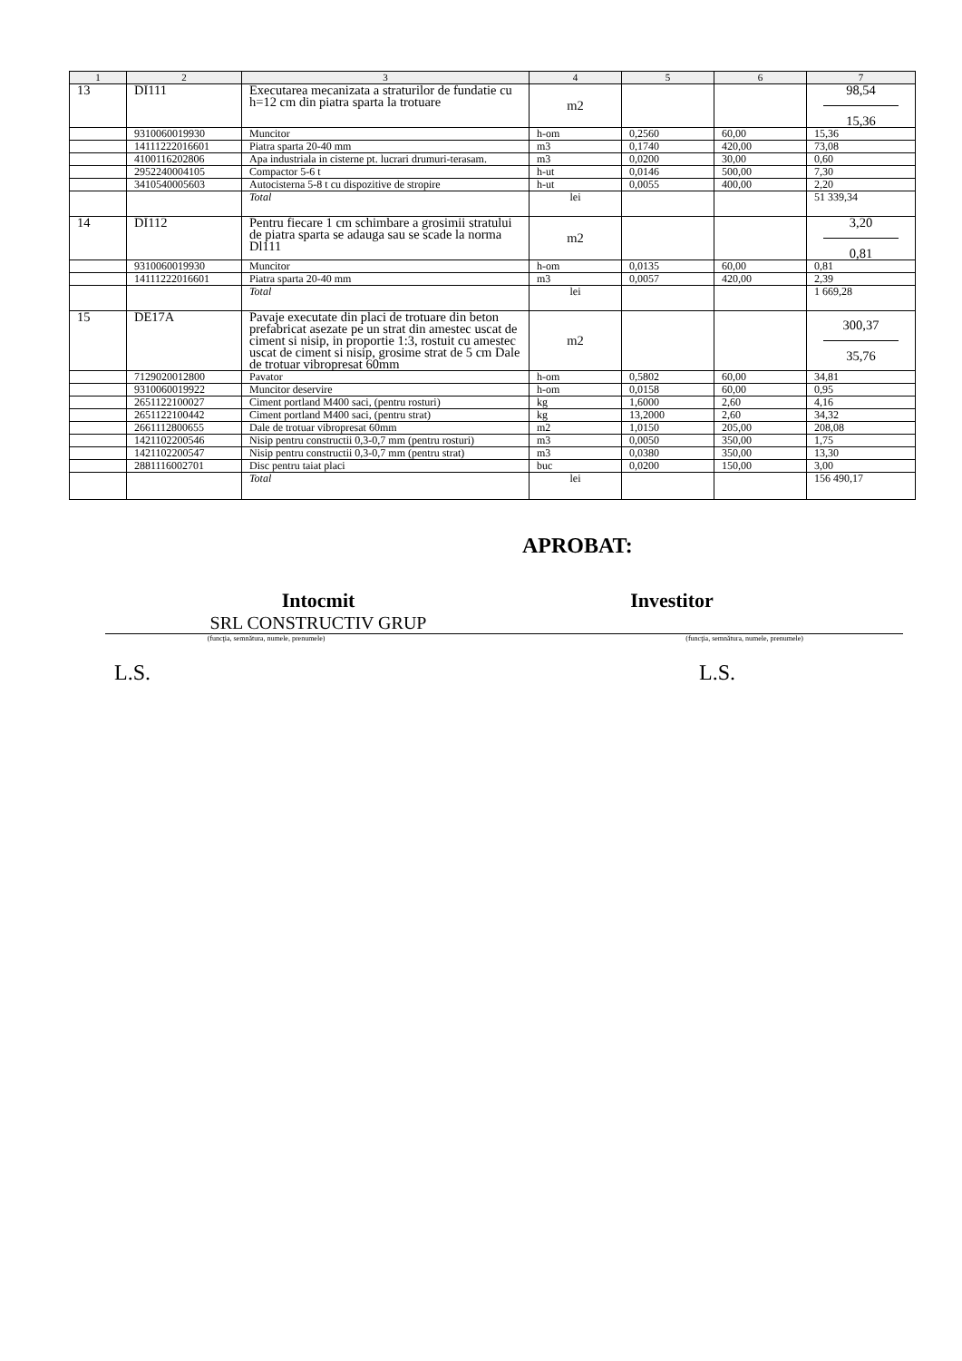| 1 | 2 | 3 | 4 | 5 | 6 | 7 |
| --- | --- | --- | --- | --- | --- | --- |
| 13 | DI111 | Executarea mecanizata a straturilor de fundatie cu h=12 cm din piatra sparta la trotuare | m2 | | | 98,54 15,36 |
| | 9310060019930 | Muncitor | h-om | 0,2560 | 60,00 | 15,36 |
| | 14111222016601 | Piatra sparta 20-40 mm | m3 | 0,1740 | 420,00 | 73,08 |
| | 4100116202806 | Apa industriala in cisterne pt. lucrari drumuri-terasam. | m3 | 0,0200 | 30,00 | 0,60 |
| | 2952240004105 | Compactor 5-6 t | h-ut | 0,0146 | 500,00 | 7,30 |
| | 3410540005603 | Autocisterna 5-8 t cu dispozitive de stropire | h-ut | 0,0055 | 400,00 | 2,20 |
| | | Total | lei | | | 51 339,34 |
| 14 | DI112 | Pentru fiecare 1 cm schimbare a grosimii stratului de piatra sparta se adauga sau se scade la norma Dl111 | m2 | | | 3,20 0,81 |
| | 9310060019930 | Muncitor | h-om | 0,0135 | 60,00 | 0,81 |
| | 14111222016601 | Piatra sparta 20-40 mm | m3 | 0,0057 | 420,00 | 2,39 |
| | | Total | lei | | | 1 669,28 |
| 15 | DE17A | Pavaje executate din placi de trotuare din beton prefabricat asezate pe un strat din amestec uscat de ciment si nisip, in proportie 1:3, rostuit cu amestec uscat de ciment si nisip, grosime strat de 5 cm Dale de trotuar vibropresat 60mm | m2 | | | 300,37 35,76 |
| | 7129020012800 | Pavator | h-om | 0,5802 | 60,00 | 34,81 |
| | 9310060019922 | Muncitor deservire | h-om | 0,0158 | 60,00 | 0,95 |
| | 2651122100027 | Ciment portland M400 saci, (pentru rosturi) | kg | 1,6000 | 2,60 | 4,16 |
| | 2651122100442 | Ciment portland M400 saci, (pentru strat) | kg | 13,2000 | 2,60 | 34,32 |
| | 2661112800655 | Dale de trotuar vibropresat 60mm | m2 | 1,0150 | 205,00 | 208,08 |
| | 1421102200546 | Nisip pentru constructii 0,3-0,7 mm (pentru rosturi) | m3 | 0,0050 | 350,00 | 1,75 |
| | 1421102200547 | Nisip pentru constructii 0,3-0,7 mm (pentru strat) | m3 | 0,0380 | 350,00 | 13,30 |
| | 2881116002701 | Disc pentru taiat placi | buc | 0,0200 | 150,00 | 3,00 |
| | | Total | lei | | | 156 490,17 |
APROBAT:
Intocmit
SRL CONSTRUCTIV GRUP
Investitor
(funcţia, semnătura, numele, prenumele) (funcţia, semnătura, numele, prenumele)
L.S. L.S.